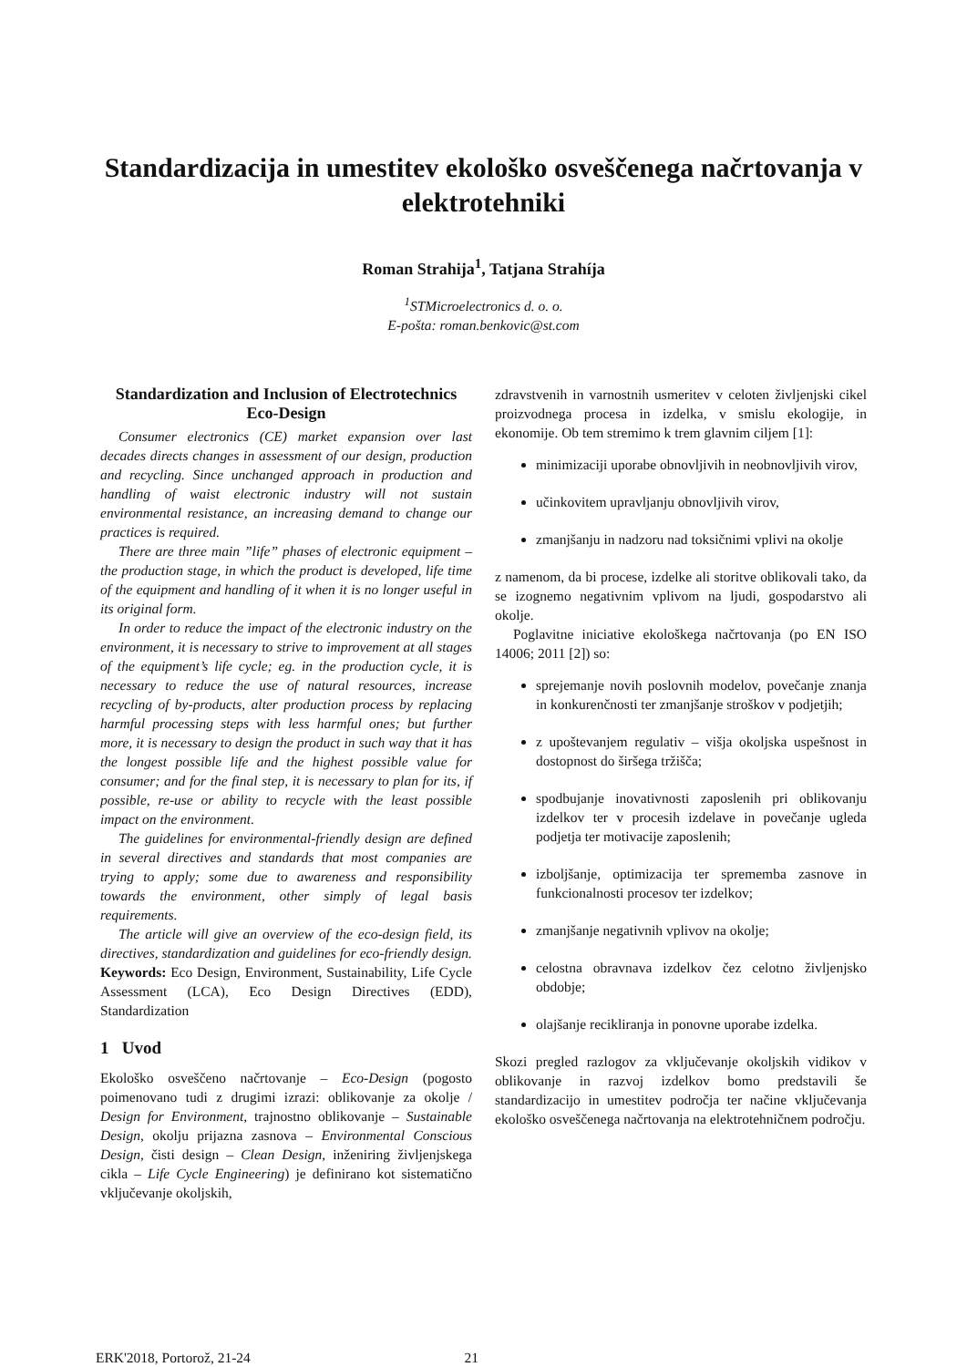Standardizacija in umestitev ekološko osveščenega načrtovanja v elektrotehniki
Roman Strahija<sup>1</sup>, Tatjana Strahíja
<sup>1</sup> STMicroelectronics d. o. o.
E-pošta: roman.benkovic@st.com
Standardization and Inclusion of Electrotechnics Eco-Design
Consumer electronics (CE) market expansion over last decades directs changes in assessment of our design, production and recycling. Since unchanged approach in production and handling of waist electronic industry will not sustain environmental resistance, an increasing demand to change our practices is required.
There are three main ”life” phases of electronic equipment – the production stage, in which the product is developed, life time of the equipment and handling of it when it is no longer useful in its original form.
In order to reduce the impact of the electronic industry on the environment, it is necessary to strive to improvement at all stages of the equipment’s life cycle; eg. in the production cycle, it is necessary to reduce the use of natural resources, increase recycling of by-products, alter production process by replacing harmful processing steps with less harmful ones; but further more, it is necessary to design the product in such way that it has the longest possible life and the highest possible value for consumer; and for the final step, it is necessary to plan for its, if possible, re-use or ability to recycle with the least possible impact on the environment.
The guidelines for environmental-friendly design are defined in several directives and standards that most companies are trying to apply; some due to awareness and responsibility towards the environment, other simply of legal basis requirements.
The article will give an overview of the eco-design field, its directives, standardization and guidelines for eco-friendly design.
Keywords: Eco Design, Environment, Sustainability, Life Cycle Assessment (LCA), Eco Design Directives (EDD), Standardization
1 Uvod
Ekološko osveščeno načrtovanje – Eco-Design (pogosto poimenovano tudi z drugimi izrazi: oblikovanje za okolje / Design for Environment, trajnostno oblikovanje – Sustainable Design, okolju prijazna zasnova – Environmental Conscious Design, čisti design – Clean Design, inženiring življenjskega cikla – Life Cycle Engineering) je definirano kot sistematično vključevanje okoljskih,
zdravstvenih in varnostnih usmeritev v celoten življenjski cikel proizvodnega procesa in izdelka, v smislu ekologije, in ekonomije. Ob tem stremimo k trem glavnim ciljem [1]:
minimizaciji uporabe obnovljivih in neobnovljivih virov,
učinkovitem upravljanju obnovljivih virov,
zmanjšanju in nadzoru nad toksičnimi vplivi na okolje
z namenom, da bi procese, izdelke ali storitve oblikovali tako, da se izognemo negativnim vplivom na ljudi, gospodarstvo ali okolje.
Poglavitne iniciative ekološkega načrtovanja (po EN ISO 14006; 2011 [2]) so:
sprejemanje novih poslovnih modelov, povečanje znanja in konkurenčnosti ter zmanjšanje stroškov v podjetjih;
z upoštevanjem regulativ – višja okoljska uspešnost in dostopnost do širšega tržišča;
spodbujanje inovativnosti zaposlenih pri oblikovanju izdelkov ter v procesih izdelave in povečanje ugleda podjetja ter motivacije zaposlenih;
izboljšanje, optimizacija ter sprememba zasnove in funkcionalnosti procesov ter izdelkov;
zmanjšanje negativnih vplivov na okolje;
celostna obravnava izdelkov čez celotno življenjsko obdobje;
olajšanje recikliranja in ponovne uporabe izdelka.
Skozi pregled razlogov za vključevanje okoljskih vidikov v oblikovanje in razvoj izdelkov bomo predstavili še standardizacijo in umestitev področja ter načine vključevanja ekološko osveščenega načrtovanja na elektrotehničnem področju.
ERK'2018, Portorož, 21-24 21